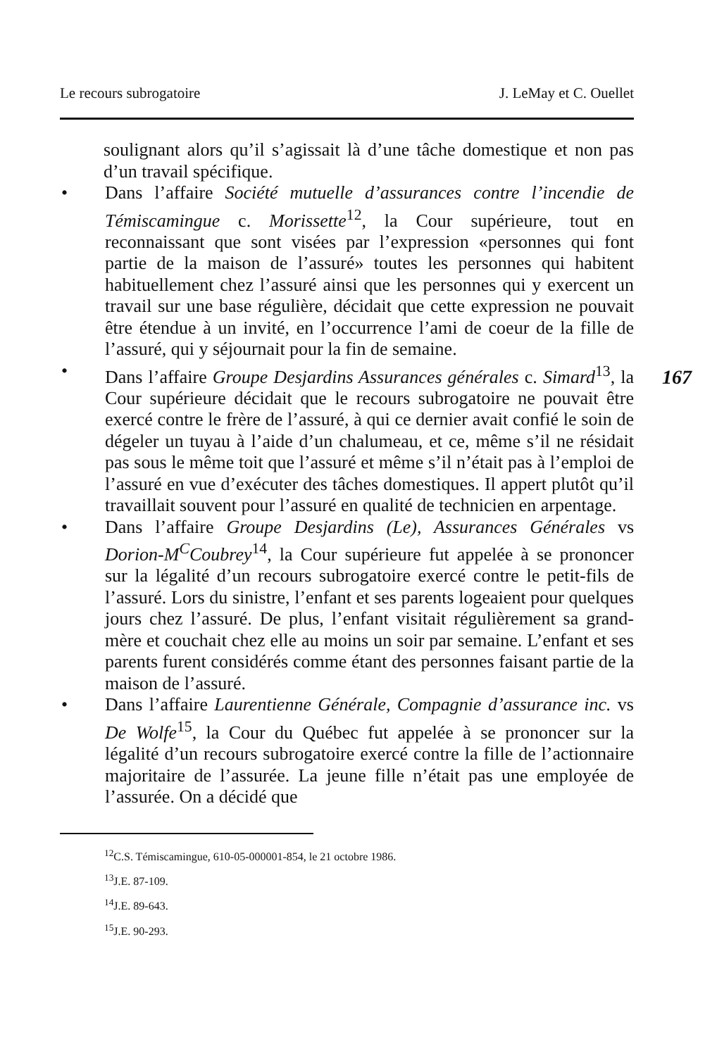Le recours subrogatoire J. LeMay et C. Ouellet
167
soulignant alors qu’il s’agissait là d’une tâche domestique et non pas d’un travail spécifique.
• Dans l’affaire Société mutuelle d’assurances contre l’incendie de Témiscamingue c. Morissette<sup>12</sup>, la Cour supérieure, tout en reconnaissant que sont visées par l’expression «personnes qui font partie de la maison de l’assuré» toutes les personnes qui habitent habituellement chez l’assuré ainsi que les personnes qui y exercent un travail sur une base régulière, décidait que cette expression ne pouvait être étendue à un invité, en l’occurrence l’ami de coeur de la fille de l’assuré, qui y séjournait pour la fin de semaine.
• Dans l’affaire Groupe Desjardins Assurances générales c. Simard<sup>13</sup>, la Cour supérieure décidait que le recours subrogatoire ne pouvait être exercé contre le frère de l’assuré, à qui ce dernier avait confié le soin de dégeler un tuyau à l’aide d’un chalumeau, et ce, même s’il ne résidait pas sous le même toit que l’assuré et même s’il n’était pas à l’emploi de l’assuré en vue d’exécuter des tâches domestiques. Il appert plutôt qu’il travaillait souvent pour l’assuré en qualité de technicien en arpentage.
• Dans l’affaire Groupe Desjardins (Le), Assurances Générales vs Dorion-M<sup>C</sup>Coubrey<sup>14</sup>, la Cour supérieure fut appelée à se prononcer sur la légalité d’un recours subrogatoire exercé contre le petit-fils de l’assuré. Lors du sinistre, l’enfant et ses parents logeaient pour quelques jours chez l’assuré. De plus, l’enfant visitait régulièrement sa grand-mère et couchait chez elle au moins un soir par semaine. L’enfant et ses parents furent considérés comme étant des personnes faisant partie de la maison de l’assuré.
• Dans l’affaire Laurentienne Générale, Compagnie d’assurance inc. vs De Wolfe<sup>15</sup>, la Cour du Québec fut appelée à se prononcer sur la légalité d’un recours subrogatoire exercé contre la fille de l’actionnaire majoritaire de l’assurée. La jeune fille n’était pas une employée de l’assurée. On a décidé que
<sup>12</sup>C.S. Témiscamingue, 610-05-000001-854, le 21 octobre 1986.
<sup>13</sup> J.E. 87-109.
<sup>14</sup> J.E. 89-643.
<sup>15</sup> J.E. 90-293.